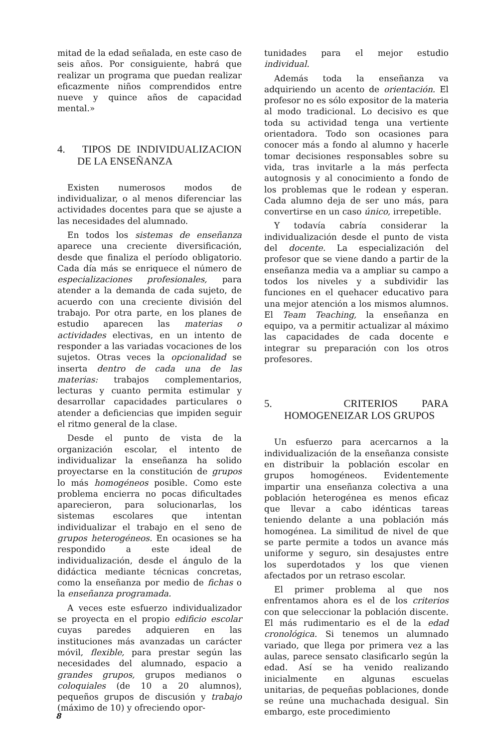mitad de la edad señalada, en este caso de seis años. Por consiguiente, habrá que realizar un programa que puedan realizar eficazmente niños comprendidos entre nueve y quince años de capacidad mental.»
4. TIPOS DE INDIVIDUALIZACION DE LA ENSEÑANZA
Existen numerosos modos de individualizar, o al menos diferenciar las actividades docentes para que se ajuste a las necesidades del alumnado.
En todos los sistemas de enseñanza aparece una creciente diversificación, desde que finaliza el período obligatorio. Cada día más se enriquece el número de especializaciones profesionales, para atender a la demanda de cada sujeto, de acuerdo con una creciente división del trabajo. Por otra parte, en los planes de estudio aparecen las materias o actividades electivas, en un intento de responder a las variadas vocaciones de los sujetos. Otras veces la opcionalidad se inserta dentro de cada una de las materias: trabajos complementarios, lecturas y cuanto permita estimular y desarrollar capacidades particulares o atender a deficiencias que impiden seguir el ritmo general de la clase.
Desde el punto de vista de la organización escolar, el intento de individualizar la enseñanza ha solido proyectarse en la constitución de grupos lo más homogéneos posible. Como este problema encierra no pocas dificultades aparecieron, para solucionarlas, los sistemas escolares que intentan individualizar el trabajo en el seno de grupos heterogéneos. En ocasiones se ha respondido a este ideal de individualización, desde el ángulo de la didáctica mediante técnicas concretas, como la enseñanza por medio de fichas o la enseñanza programada.
A veces este esfuerzo individualizador se proyecta en el propio edificio escolar cuyas paredes adquieren en las instituciones más avanzadas un carácter móvil, flexible, para prestar según las necesidades del alumnado, espacio a grandes grupos, grupos medianos o coloquiales (de 10 a 20 alumnos), pequeños grupos de discusión y trabajo (máximo de 10) y ofreciendo opor-
tunidades para el mejor estudio individual.
Además toda la enseñanza va adquiriendo un acento de orientación. El profesor no es sólo expositor de la materia al modo tradicional. Lo decisivo es que toda su actividad tenga una vertiente orientadora. Todo son ocasiones para conocer más a fondo al alumno y hacerle tomar decisiones responsables sobre su vida, tras invitarle a la más perfecta autognosis y al conocimiento a fondo de los problemas que le rodean y esperan. Cada alumno deja de ser uno más, para convertirse en un caso único, irrepetible.
Y todavía cabría considerar la individualización desde el punto de vista del docente. La especialización del profesor que se viene dando a partir de la enseñanza media va a ampliar su campo a todos los niveles y a subdividir las funciones en el quehacer educativo para una mejor atención a los mismos alumnos. El Team Teaching, la enseñanza en equipo, va a permitir actualizar al máximo las capacidades de cada docente e integrar su preparación con los otros profesores.
5. CRITERIOS PARA HOMOGENEIZAR LOS GRUPOS
Un esfuerzo para acercarnos a la individualización de la enseñanza consiste en distribuir la población escolar en grupos homogéneos. Evidentemente impartir una enseñanza colectiva a una población heterogénea es menos eficaz que llevar a cabo idénticas tareas teniendo delante a una población más homogénea. La similitud de nivel de que se parte permite a todos un avance más uniforme y seguro, sin desajustes entre los superdotados y los que vienen afectados por un retraso escolar.
El primer problema al que nos enfrentamos ahora es el de los criterios con que seleccionar la población discente. El más rudimentario es el de la edad cronológica. Si tenemos un alumnado variado, que llega por primera vez a las aulas, parece sensato clasificarlo según la edad. Así se ha venido realizando inicialmente en algunas escuelas unitarias, de pequeñas poblaciones, donde se reúne una muchachada desigual. Sin embargo, este procedimiento
8